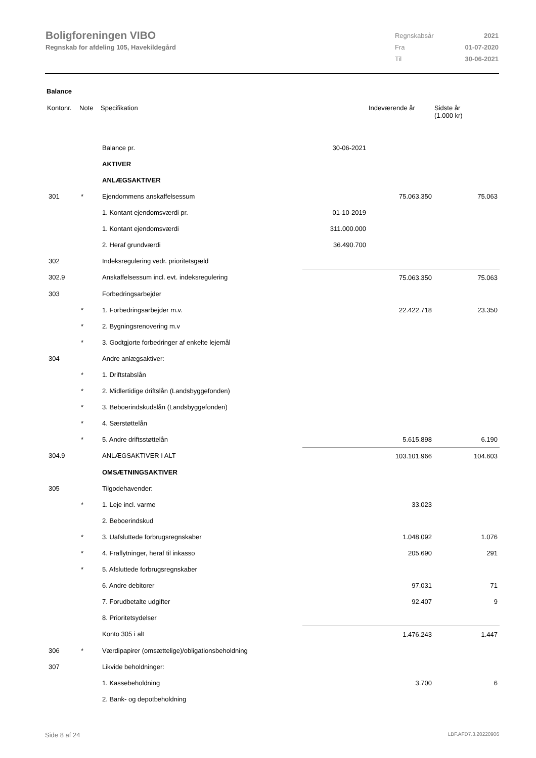Boligforeningen VIBO
Regnskab for afdeling 105, Havekildegård
| Regnskabsår | 2021 |
| Fra | 01-07-2020 |
| Til | 30-06-2021 |
Balance
| Kontonr. | Note | Specifikation | | Indeværende år | Sidste år (1.000 kr) |
| --- | --- | --- | --- | --- | --- |
| | | Balance pr. | 30-06-2021 | | |
| | | AKTIVER | | | |
| | | ANLÆGSAKTIVER | | | |
| 301 | * | Ejendommens anskaffelsessum | | 75.063.350 | 75.063 |
| | | 1. Kontant ejendomsværdi pr. | 01-10-2019 | | |
| | | 1. Kontant ejendomsværdi | 311.000.000 | | |
| | | 2. Heraf grundværdi | 36.490.700 | | |
| 302 | | Indeksregulering vedr. prioritetsgæld | | | |
| 302.9 | | Anskaffelsessum incl. evt. indeksregulering | | 75.063.350 | 75.063 |
| 303 | | Forbedringsarbejder | | | |
| | * | 1. Forbedringsarbejder m.v. | | 22.422.718 | 23.350 |
| | * | 2. Bygningsrenovering m.v | | | |
| | * | 3. Godtgjorte forbedringer af enkelte lejemål | | | |
| 304 | | Andre anlægsaktiver: | | | |
| | * | 1. Driftstabslån | | | |
| | * | 2. Midlertidige driftslån (Landsbyggefonden) | | | |
| | * | 3. Beboerindskudslån (Landsbyggefonden) | | | |
| | * | 4. Særstøttelån | | | |
| | * | 5. Andre driftsstøttelån | | 5.615.898 | 6.190 |
| 304.9 | | ANLÆGSAKTIVER I ALT | | 103.101.966 | 104.603 |
| | | OMSÆTNINGSAKTIVER | | | |
| 305 | | Tilgodehavender: | | | |
| | * | 1. Leje incl. varme | | 33.023 | |
| | | 2. Beboerindskud | | | |
| | * | 3. Uafsluttede forbrugsregnskaber | | 1.048.092 | 1.076 |
| | * | 4. Fraflytninger, heraf til inkasso | | 205.690 | 291 |
| | * | 5. Afsluttede forbrugsregnskaber | | | |
| | | 6. Andre debitorer | | 97.031 | 71 |
| | | 7. Forudbetalte udgifter | | 92.407 | 9 |
| | | 8. Prioritetsydelser | | | |
| | | Konto 305 i alt | | 1.476.243 | 1.447 |
| 306 | * | Værdipapirer (omsættelige)/obligationsbeholdning | | | |
| 307 | | Likvide beholdninger: | | | |
| | | 1. Kassebeholdning | | 3.700 | 6 |
| | | 2. Bank- og depotbeholdning | | | |
Side 8 af 24 LBF.AFD7.3.20220906